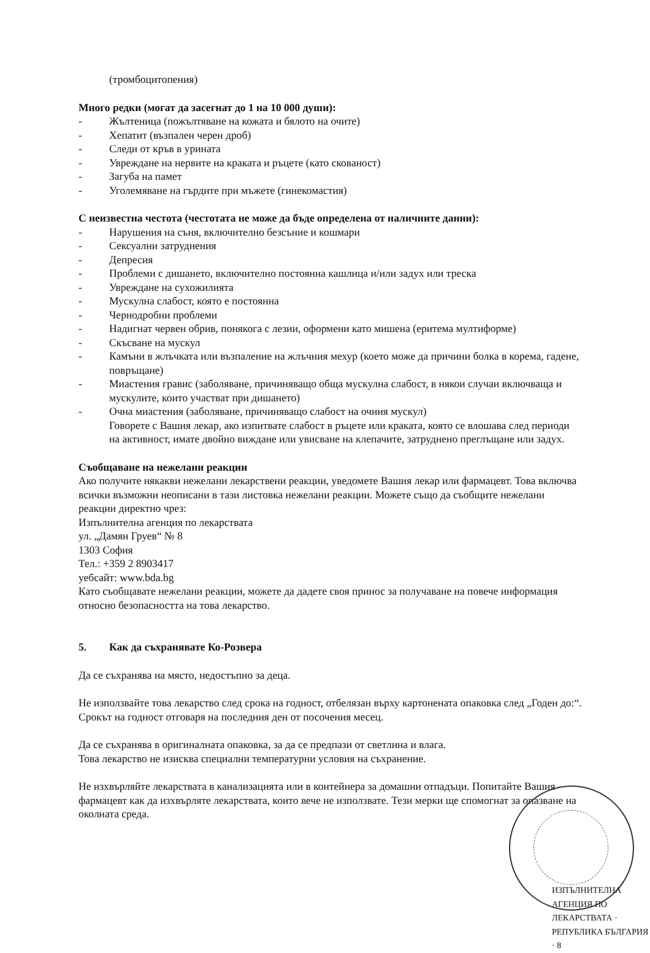(тромбоцитопения)
Много редки (могат да засегнат до 1 на 10 000 души):
- Жълтеница (пожълтяване на кожата и бялото на очите)
- Хепатит (възпален черен дроб)
- Следи от кръв в урината
- Увреждане на нервите на краката и ръцете (като скованост)
- Загуба на памет
- Уголемяване на гърдите при мъжете (гинекомастия)
С неизвестна честота (честотата не може да бъде определена от наличните данни):
- Нарушения на съня, включително безсъние и кошмари
- Сексуални затруднения
- Депресия
- Проблеми с дишането, включително постоянна кашлица и/или задух или треска
- Увреждане на сухожилията
- Мускулна слабост, която е постоянна
- Чернодробни проблеми
- Надигнат червен обрив, понякога с лезии, оформени като мишена (еритема мултиформе)
- Скъсване на мускул
- Камъни в жлъчката или възпаление на жлъчния мехур (което може да причини болка в корема, гадене, повръщане)
- Миастения гравис (заболяване, причиняващо обща мускулна слабост, в някои случаи включваща и мускулите, които участват при дишането)
- Очна миастения (заболяване, причиняващо слабост на очния мускул)
Говорете с Вашия лекар, ако изпитвате слабост в ръцете или краката, която се влошава след периоди на активност, имате двойно виждане или увисване на клепачите, затруднено преглъщане или задух.
Съобщаване на нежелани реакции
Ако получите някакви нежелани лекарствени реакции, уведомете Вашия лекар или фармацевт. Това включва всички възможни неописани в тази листовка нежелани реакции. Можете също да съобщите нежелани реакции директно чрез:
Изпълнителна агенция по лекарствата
ул. „Дамян Груев“ № 8
1303 София
Тел.: +359 2 8903417
уебсайт: www.bda.bg
Като съобщавате нежелани реакции, можете да дадете своя принос за получаване на повече информация относно безопасността на това лекарство.
5. Как да съхранявате Ко-Розвера
Да се съхранява на място, недостъпно за деца.
Не използвайте това лекарство след срока на годност, отбелязан върху картонената опаковка след „Годен до:“. Срокът на годност отговаря на последния ден от посочения месец.
Да се съхранява в оригиналната опаковка, за да се предпази от светлина и влага.
Това лекарство не изисква специални температурни условия на съхранение.
Не изхвърляйте лекарствата в канализацията или в контейнера за домашни отпадъци. Попитайте Вашия фармацевт как да изхвърляте лекарствата, които вече не използвате. Тези мерки ще спомогнат за опазване на околната среда.
ИЗПЪЛНИТЕЛНА АГЕНЦИЯ ПО ЛЕКАРСТВАТА · РЕПУБЛИКА БЪЛГАРИЯ · 8